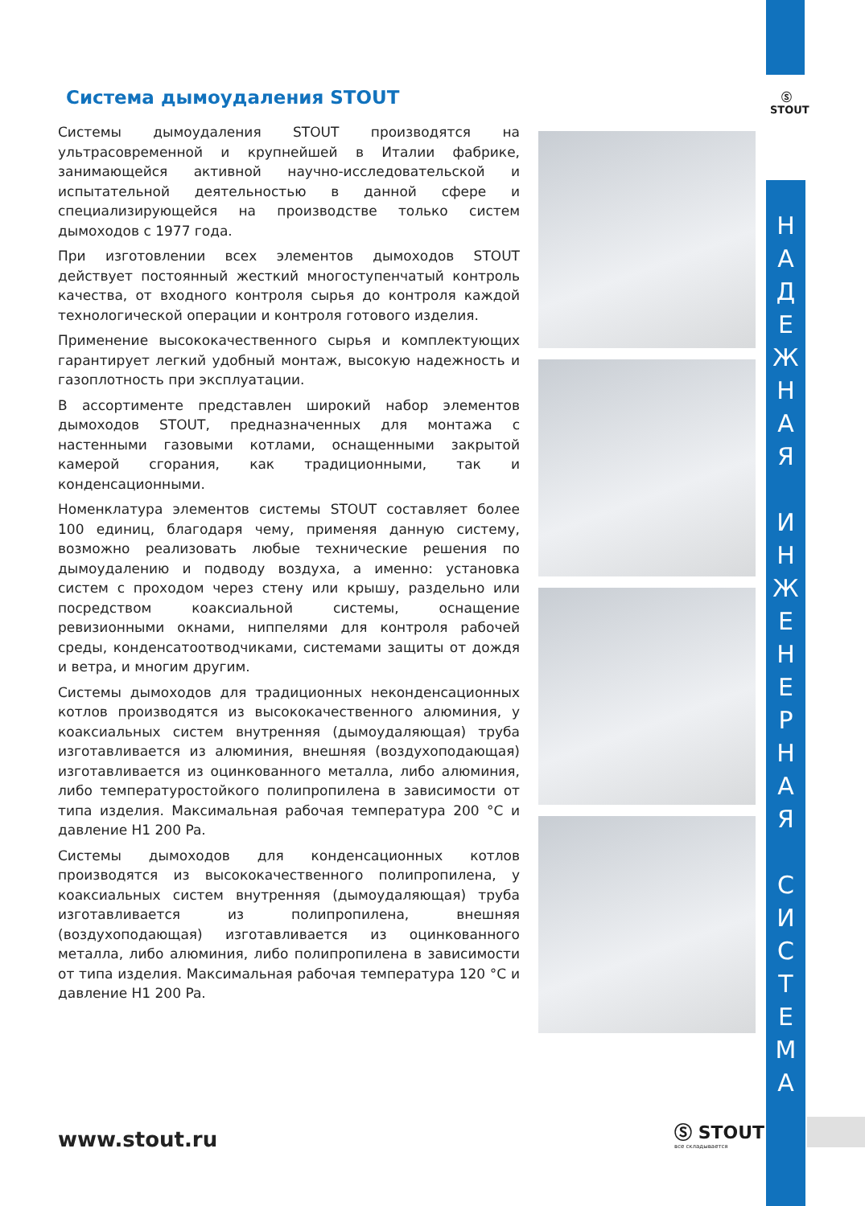Ⓢ
STOUT
Система дымоудаления STOUT
Системы дымоудаления STOUT производятся на ультрасовременной и крупнейшей в Италии фабрике, занимающейся активной научно-исследовательской и испытательной деятельностью в данной сфере и специализирующейся на производстве только систем дымоходов с 1977 года.
При изготовлении всех элементов дымоходов STOUT действует постоянный жесткий многоступенчатый контроль качества, от входного контроля сырья до контроля каждой технологической операции и контроля готового изделия.
Применение высококачественного сырья и комплектующих гарантирует легкий удобный монтаж, высокую надежность и газоплотность при эксплуатации.
В ассортименте представлен широкий набор элементов дымоходов STOUT, предназначенных для монтажа с настенными газовыми котлами, оснащенными закрытой камерой сгорания, как традиционными, так и конденсационными.
Номенклатура элементов системы STOUT составляет более 100 единиц, благодаря чему, применяя данную систему, возможно реализовать любые технические решения по дымоудалению и подводу воздуха, а именно: установка систем с проходом через стену или крышу, раздельно или посредством коаксиальной системы, оснащение ревизионными окнами, ниппелями для контроля рабочей среды, конденсатоотводчиками, системами защиты от дождя и ветра, и многим другим.
Системы дымоходов для традиционных неконденсационных котлов производятся из высококачественного алюминия, у коаксиальных систем внутренняя (дымоудаляющая) труба изготавливается из алюминия, внешняя (воздухоподающая) изготавливается из оцинкованного металла, либо алюминия, либо температуростойкого полипропилена в зависимости от типа изделия. Максимальная рабочая температура 200 °C и давление H1 200 Pa.
Системы дымоходов для конденсационных котлов производятся из высококачественного полипропилена, у коаксиальных систем внутренняя (дымоудаляющая) труба изготавливается из полипропилена, внешняя (воздухоподающая) изготавливается из оцинкованного металла, либо алюминия, либо полипропилена в зависимости от типа изделия. Максимальная рабочая температура 120 °C и давление H1 200 Pa.
Н
А
Д
Е
Ж
Н
А
Я
И
Н
Ж
Е
Н
Е
Р
Н
А
Я
С
И
С
Т
Е
М
А
www.stout.ru Ⓢ STOUT
все складывается